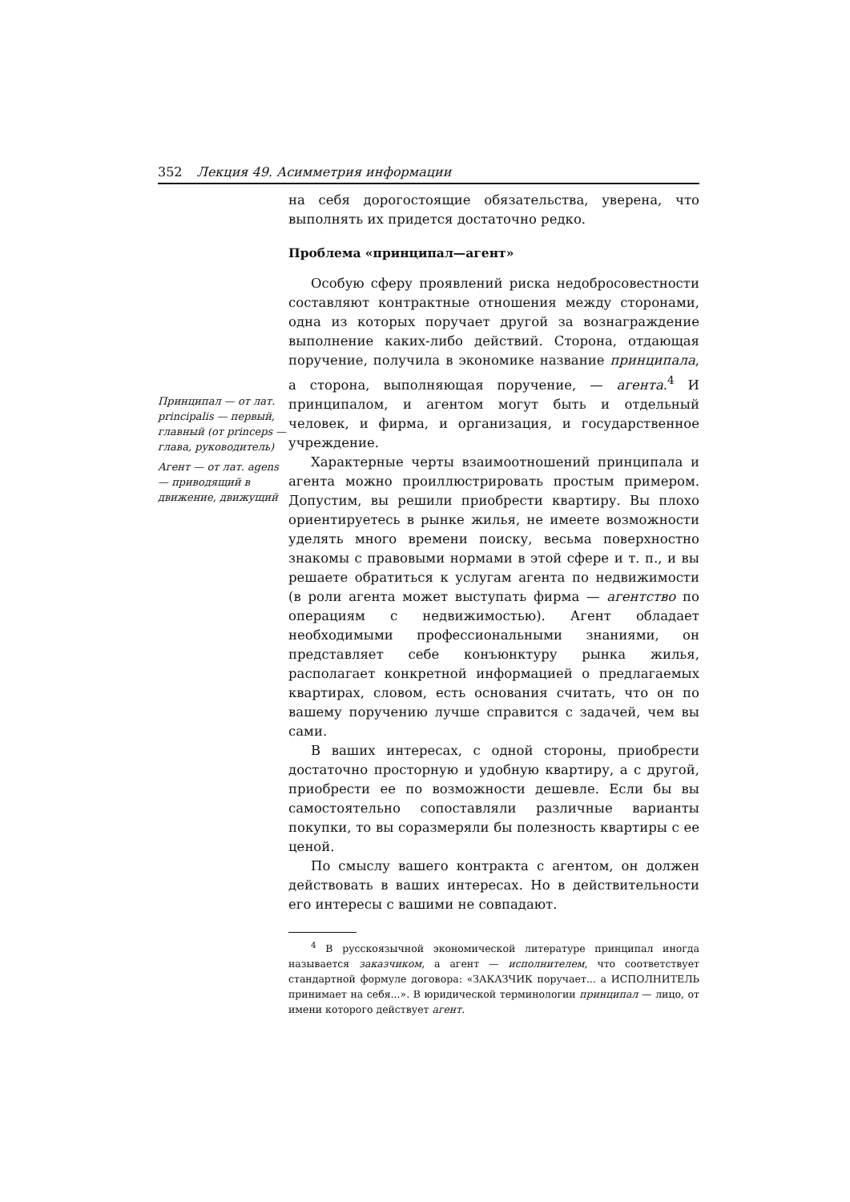352 Лекция 49. Асимметрия информации
Принципал — от лат. principalis — первый, главный (от princeps — глава, руководитель)
Агент — от лат. agens — приводящий в движение, движущий
на себя дорогостоящие обязательства, уверена, что выполнять их придется достаточно редко.
Проблема «принципал—агент»
Особую сферу проявлений риска недобросовестности составляют контрактные отношения между сторонами, одна из которых поручает другой за вознаграждение выполнение каких-либо действий. Сторона, отдающая поручение, получила в экономике название принципала, а сторона, выполняющая поручение, — агента.<sup>4</sup> И принципалом, и агентом могут быть и отдельный человек, и фирма, и организация, и государственное учреждение.
Характерные черты взаимоотношений принципала и агента можно проиллюстрировать простым примером. Допустим, вы решили приобрести квартиру. Вы плохо ориентируетесь в рынке жилья, не имеете возможности уделять много времени поиску, весьма поверхностно знакомы с правовыми нормами в этой сфере и т. п., и вы решаете обратиться к услугам агента по недвижимости (в роли агента может выступать фирма — агентство по операциям с недвижимостью). Агент обладает необходимыми профессиональными знаниями, он представляет себе конъюнктуру рынка жилья, располагает конкретной информацией о предлагаемых квартирах, словом, есть основания считать, что он по вашему поручению лучше справится с задачей, чем вы сами.
В ваших интересах, с одной стороны, приобрести достаточно просторную и удобную квартиру, а с другой, приобрести ее по возможности дешевле. Если бы вы самостоятельно сопоставляли различные варианты покупки, то вы соразмеряли бы полезность квартиры с ее ценой.
По смыслу вашего контракта с агентом, он должен действовать в ваших интересах. Но в действительности его интересы с вашими не совпадают.
<sup>4</sup> В русскоязычной экономической литературе принципал иногда называется заказчиком, а агент — исполнителем, что соответствует стандартной формуле договора: «ЗАКАЗЧИК поручает... а ИСПОЛНИТЕЛЬ принимает на себя...». В юридической терминологии принципал — лицо, от имени которого действует агент.